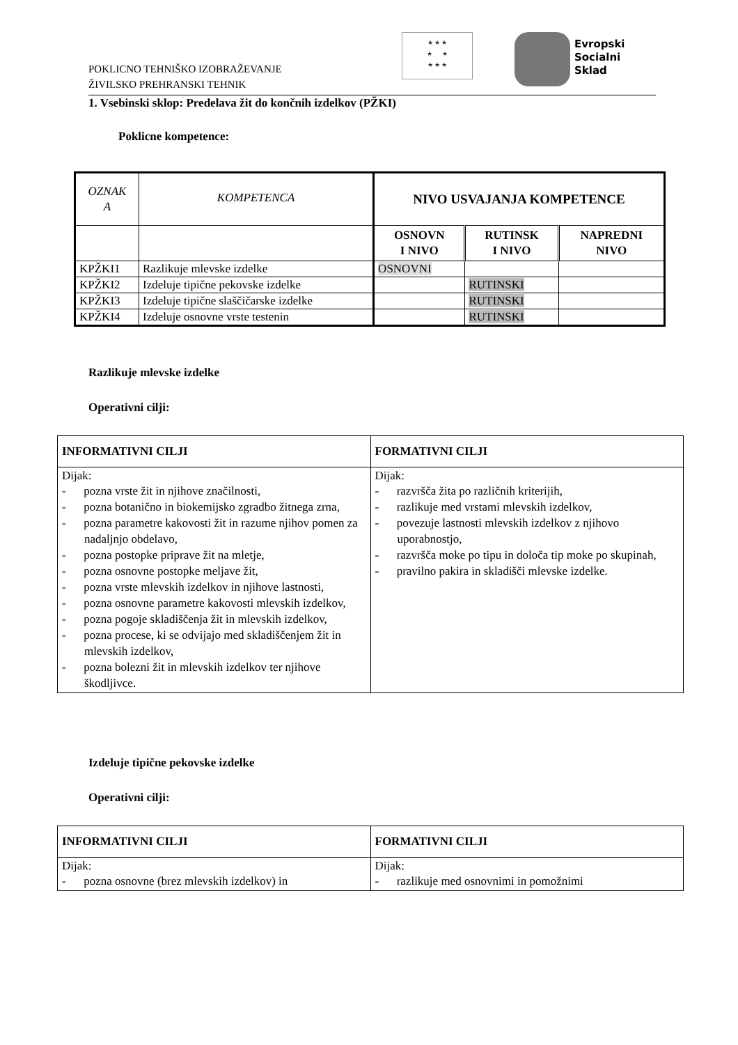POKLICNO TEHNIŠKO IZOBRAŽEVANJE
ŽIVILSKO PREHRANSKI TEHNIK
★ ★ ★
★ ★
★ ★ ★
Evropski
Socialni
Sklad
1. Vsebinski sklop: Predelava žit do končnih izdelkov (PŽKI)
Poklicne kompetence:
| OZNAK A | KOMPETENCA | NIVO USVAJANJA KOMPETENCE | | |
| | | OSNOVN I NIVO | RUTINSK I NIVO | NAPREDNI NIVO |
| KPŽKI1 | Razlikuje mlevske izdelke | OSNOVNI | | |
| KPŽKI2 | Izdeluje tipične pekovske izdelke | | RUTINSKI | |
| KPŽKI3 | Izdeluje tipične slaščičarske izdelke | | RUTINSKI | |
| KPŽKI4 | Izdeluje osnovne vrste testenin | | RUTINSKI | |
Razlikuje mlevske izdelke
Operativni cilji:
| INFORMATIVNI CILJI | FORMATIVNI CILJI |
| --- | --- |
| Dijak: - pozna vrste žit in njihove značilnosti, - pozna botanično in biokemijsko zgradbo žitnega zrna, - pozna parametre kakovosti žit in razume njihov pomen za nadaljnjo obdelavo, - pozna postopke priprave žit na mletje, - pozna osnovne postopke meljave žit, - pozna vrste mlevskih izdelkov in njihove lastnosti, - pozna osnovne parametre kakovosti mlevskih izdelkov, - pozna pogoje skladiščenja žit in mlevskih izdelkov, - pozna procese, ki se odvijajo med skladiščenjem žit in mlevskih izdelkov, - pozna bolezni žit in mlevskih izdelkov ter njihove škodljivce. | Dijak: - razvršča žita po različnih kriterijih, - razlikuje med vrstami mlevskih izdelkov, - povezuje lastnosti mlevskih izdelkov z njihovo uporabnostjo, - razvršča moke po tipu in določa tip moke po skupinah, - pravilno pakira in skladišči mlevske izdelke. |
Izdeluje tipične pekovske izdelke
Operativni cilji:
| INFORMATIVNI CILJI | FORMATIVNI CILJI |
| --- | --- |
| Dijak: - pozna osnovne (brez mlevskih izdelkov) in | Dijak: - razlikuje med osnovnimi in pomožnimi |